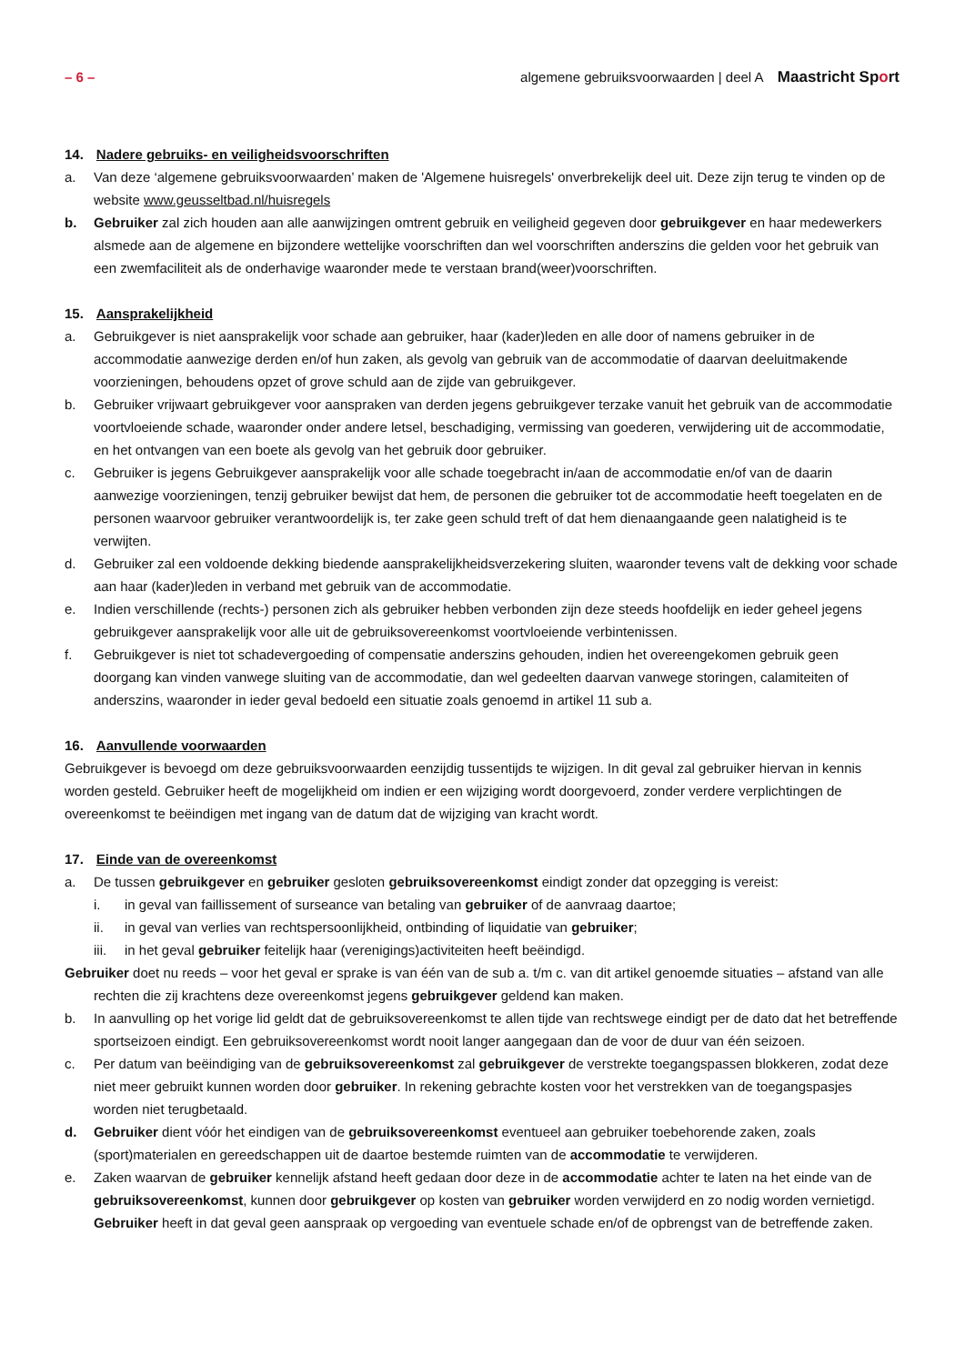– 6 – algemene gebruiksvoorwaarden | deel A Maastricht Sport
14. Nadere gebruiks- en veiligheidsvoorschriften
a. Van deze ‘algemene gebruiksvoorwaarden’ maken de 'Algemene huisregels' onverbrekelijk deel uit. Deze zijn terug te vinden op de website www.geusseltbad.nl/huisregels
b. Gebruiker zal zich houden aan alle aanwijzingen omtrent gebruik en veiligheid gegeven door gebruikgever en haar medewerkers alsmede aan de algemene en bijzondere wettelijke voorschriften dan wel voorschriften anderszins die gelden voor het gebruik van een zwemfaciliteit als de onderhavige waaronder mede te verstaan brand(weer)voorschriften.
15. Aansprakelijkheid
a. Gebruikgever is niet aansprakelijk voor schade aan gebruiker, haar (kader)leden en alle door of namens gebruiker in de accommodatie aanwezige derden en/of hun zaken, als gevolg van gebruik van de accommodatie of daarvan deeluitmakende voorzieningen, behoudens opzet of grove schuld aan de zijde van gebruikgever.
b. Gebruiker vrijwaart gebruikgever voor aanspraken van derden jegens gebruikgever terzake vanuit het gebruik van de accommodatie voortvloeiende schade, waaronder onder andere letsel, beschadiging, vermissing van goederen, verwijdering uit de accommodatie, en het ontvangen van een boete als gevolg van het gebruik door gebruiker.
c. Gebruiker is jegens Gebruikgever aansprakelijk voor alle schade toegebracht in/aan de accommodatie en/of van de daarin aanwezige voorzieningen, tenzij gebruiker bewijst dat hem, de personen die gebruiker tot de accommodatie heeft toegelaten en de personen waarvoor gebruiker verantwoordelijk is, ter zake geen schuld treft of dat hem dienaangaande geen nalatigheid is te verwijten.
d. Gebruiker zal een voldoende dekking biedende aansprakelijkheidsverzekering sluiten, waaronder tevens valt de dekking voor schade aan haar (kader)leden in verband met gebruik van de accommodatie.
e. Indien verschillende (rechts-) personen zich als gebruiker hebben verbonden zijn deze steeds hoofdelijk en ieder geheel jegens gebruikgever aansprakelijk voor alle uit de gebruiksovereenkomst voortvloeiende verbintenissen.
f. Gebruikgever is niet tot schadevergoeding of compensatie anderszins gehouden, indien het overeengekomen gebruik geen doorgang kan vinden vanwege sluiting van de accommodatie, dan wel gedeelten daarvan vanwege storingen, calamiteiten of anderszins, waaronder in ieder geval bedoeld een situatie zoals genoemd in artikel 11 sub a.
16. Aanvullende voorwaarden
Gebruikgever is bevoegd om deze gebruiksvoorwaarden eenzijdig tussentijds te wijzigen. In dit geval zal gebruiker hiervan in kennis worden gesteld. Gebruiker heeft de mogelijkheid om indien er een wijziging wordt doorgevoerd, zonder verdere verplichtingen de overeenkomst te beëindigen met ingang van de datum dat de wijziging van kracht wordt.
17. Einde van de overeenkomst
a. De tussen gebruikgever en gebruiker gesloten gebruiksovereenkomst eindigt zonder dat opzegging is vereist:
i. in geval van faillissement of surseance van betaling van gebruiker of de aanvraag daartoe;
ii. in geval van verlies van rechtspersoonlijkheid, ontbinding of liquidatie van gebruiker;
iii.
in het geval gebruiker feitelijk haar (verenigings)activiteiten heeft beëindigd.
Gebruiker doet nu reeds – voor het geval er sprake is van één van de sub a. t/m c. van dit artikel genoemde situaties – afstand van alle rechten die zij krachtens deze overeenkomst jegens gebruikgever geldend kan maken.
b. In aanvulling op het vorige lid geldt dat de gebruiksovereenkomst te allen tijde van rechtswege eindigt per de dato dat het betreffende sportseizoen eindigt. Een gebruiksovereenkomst wordt nooit langer aangegaan dan de voor de duur van één seizoen.
c. Per datum van beëindiging van de gebruiksovereenkomst zal gebruikgever de verstrekte toegangspassen blokkeren, zodat deze niet meer gebruikt kunnen worden door gebruiker. In rekening gebrachte kosten voor het verstrekken van de toegangspasjes worden niet terugbetaald.
d. Gebruiker dient vóór het eindigen van de gebruiksovereenkomst eventueel aan gebruiker toebehorende zaken, zoals (sport)materialen en gereedschappen uit de daartoe bestemde ruimten van de accommodatie te verwijderen.
e. Zaken waarvan de gebruiker kennelijk afstand heeft gedaan door deze in de accommodatie achter te laten na het einde van de gebruiksovereenkomst, kunnen door gebruikgever op kosten van gebruiker worden verwijderd en zo nodig worden vernietigd. Gebruiker heeft in dat geval geen aanspraak op vergoeding van eventuele schade en/of de opbrengst van de betreffende zaken.